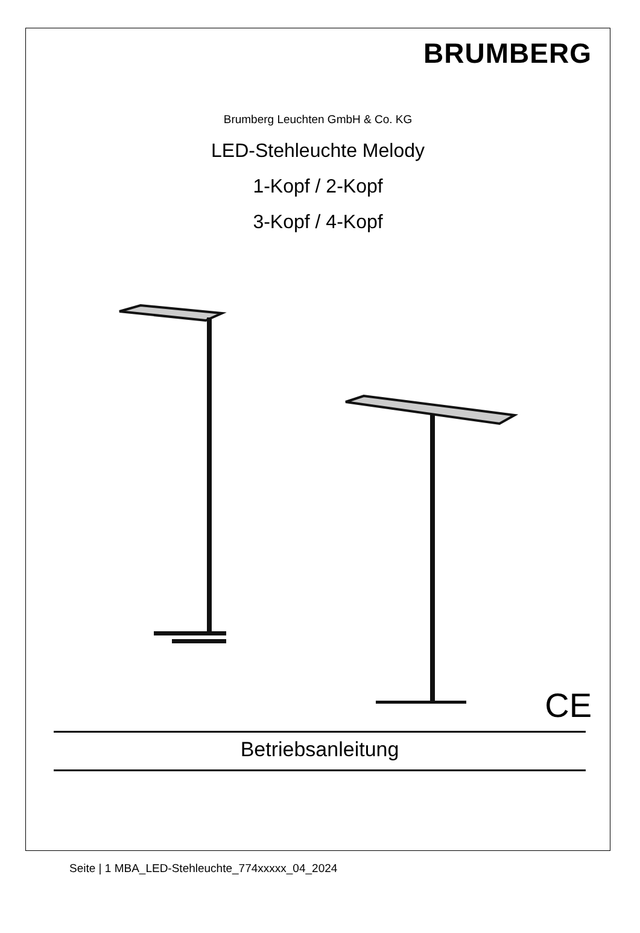BRUMBERG
Brumberg Leuchten GmbH & Co. KG
LED-Stehleuchte Melody
1-Kopf / 2-Kopf
3-Kopf / 4-Kopf
CE
Betriebsanleitung
Seite | 1 MBA_LED-Stehleuchte_774xxxxx_04_2024